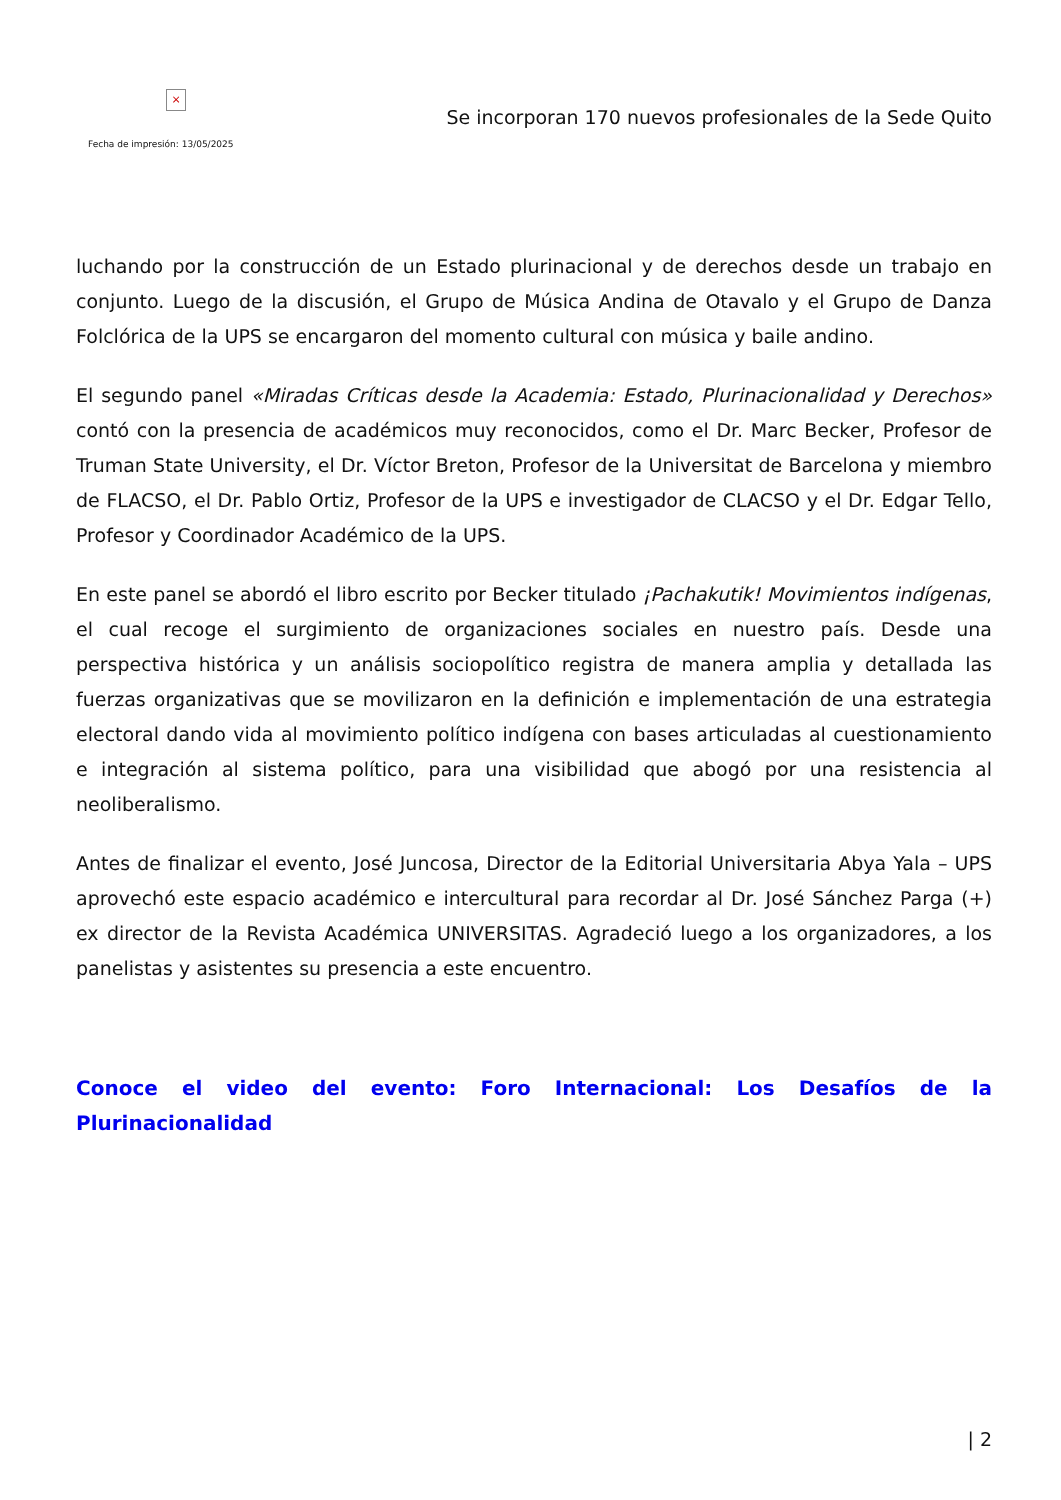×
Fecha de impresión: 13/05/2025
Se incorporan 170 nuevos profesionales de la Sede Quito
luchando por la construcción de un Estado plurinacional y de derechos desde un trabajo en conjunto. Luego de la discusión, el Grupo de Música Andina de Otavalo y el Grupo de Danza Folclórica de la UPS se encargaron del momento cultural con música y baile andino.
El segundo panel «Miradas Críticas desde la Academia: Estado, Plurinacionalidad y Derechos» contó con la presencia de académicos muy reconocidos, como el Dr. Marc Becker, Profesor de Truman State University, el Dr. Víctor Breton, Profesor de la Universitat de Barcelona y miembro de FLACSO, el Dr. Pablo Ortiz, Profesor de la UPS e investigador de CLACSO y el Dr. Edgar Tello, Profesor y Coordinador Académico de la UPS.
En este panel se abordó el libro escrito por Becker titulado ¡Pachakutik! Movimientos indígenas, el cual recoge el surgimiento de organizaciones sociales en nuestro país. Desde una perspectiva histórica y un análisis sociopolítico registra de manera amplia y detallada las fuerzas organizativas que se movilizaron en la definición e implementación de una estrategia electoral dando vida al movimiento político indígena con bases articuladas al cuestionamiento e integración al sistema político, para una visibilidad que abogó por una resistencia al neoliberalismo.
Antes de finalizar el evento, José Juncosa, Director de la Editorial Universitaria Abya Yala – UPS aprovechó este espacio académico e intercultural para recordar al Dr. José Sánchez Parga (+) ex director de la Revista Académica UNIVERSITAS. Agradeció luego a los organizadores, a los panelistas y asistentes su presencia a este encuentro.
Conoce el video del evento: Foro Internacional: Los Desafíos de la Plurinacionalidad
| 2